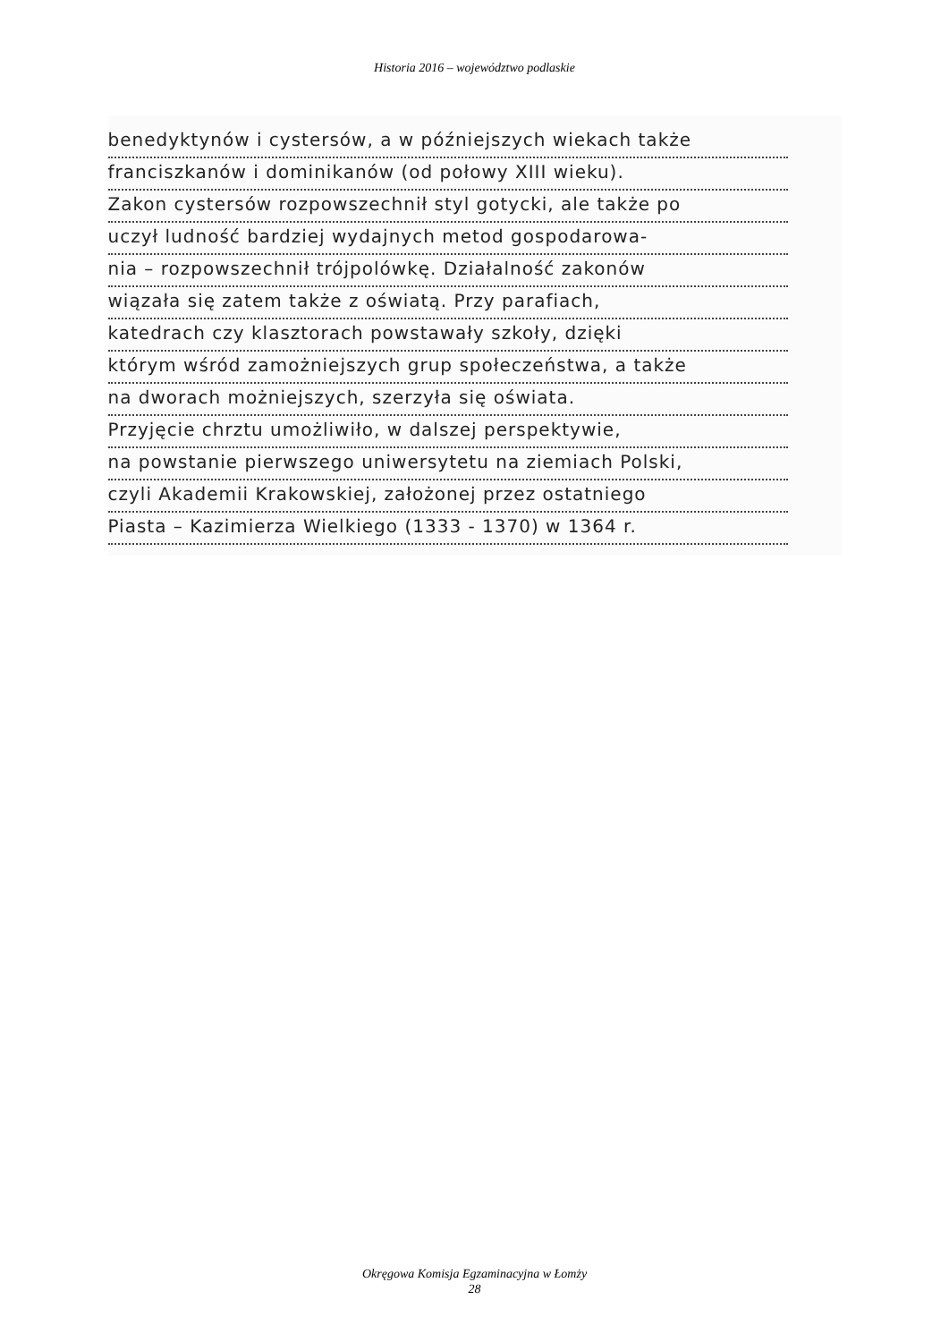Historia 2016 – województwo podlaskie
benedyktynów i cystersów, a w późniejszych wiekach także
franciszkanów i dominikanów (od połowy XIII wieku).
Zakon cystersów rozpowszechnił styl gotycki, ale także po
uczył ludność bardziej wydajnych metod gospodarowa-
nia – rozpowszechnił trójpolówkę. Działalność zakonów
wiązała się zatem także z oświatą. Przy parafiach,
katedrach czy klasztorach powstawały szkoły, dzięki
którym wśród zamożniejszych grup społeczeństwa, a także
na dworach możniejszych, szerzyła się oświata.
Przyjęcie chrztu umożliwiło, w dalszej perspektywie,
na powstanie pierwszego uniwersytetu na ziemiach Polski,
czyli Akademii Krakowskiej, założonej przez ostatniego
Piasta – Kazimierza Wielkiego (1333 - 1370) w 1364 r.
Okręgowa Komisja Egzaminacyjna w Łomży
28